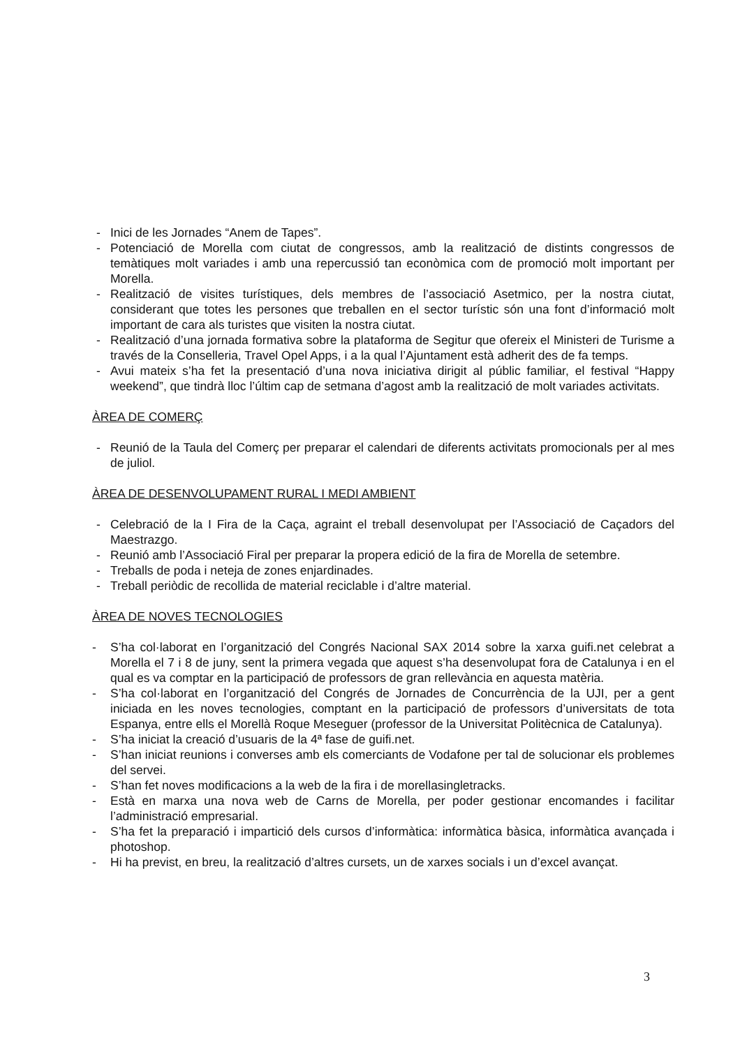- Inici de les Jornades “Anem de Tapes”.
- Potenciació de Morella com ciutat de congressos, amb la realització de distints congressos de temàtiques molt variades i amb una repercussió tan econòmica com de promoció molt important per Morella.
- Realització de visites turístiques, dels membres de l’associació Asetmico, per la nostra ciutat, considerant que totes les persones que treballen en el sector turístic són una font d’informació molt important de cara als turistes que visiten la nostra ciutat.
- Realització d’una jornada formativa sobre la plataforma de Segitur que ofereix el Ministeri de Turisme a través de la Conselleria, Travel Opel Apps, i a la qual l’Ajuntament està adherit des de fa temps.
- Avui mateix s’ha fet la presentació d’una nova iniciativa dirigit al públic familiar, el festival “Happy weekend”, que tindrà lloc l’últim cap de setmana d’agost amb la realització de molt variades activitats.
ÀREA DE COMERÇ
- Reunió de la Taula del Comerç per preparar el calendari de diferents activitats promocionals per al mes de juliol.
ÀREA DE DESENVOLUPAMENT RURAL I MEDI AMBIENT
- Celebració de la I Fira de la Caça, agraint el treball desenvolupat per l’Associació de Caçadors del Maestrazgo.
- Reunió amb l’Associació Firal per preparar la propera edició de la fira de Morella de setembre.
- Treballs de poda i neteja de zones enjardinades.
- Treball periòdic de recollida de material reciclable i d’altre material.
ÀREA DE NOVES TECNOLOGIES
- S’ha col·laborat en l’organització del Congrés Nacional SAX 2014 sobre la xarxa guifi.net celebrat a Morella el 7 i 8 de juny, sent la primera vegada que aquest s’ha desenvolupat fora de Catalunya i en el qual es va comptar en la participació de professors de gran rellevància en aquesta matèria.
- S’ha col·laborat en l’organització del Congrés de Jornades de Concurrència de la UJI, per a gent iniciada en les noves tecnologies, comptant en la participació de professors d’universitats de tota Espanya, entre ells el Morellà Roque Meseguer (professor de la Universitat Politècnica de Catalunya).
- S’ha iniciat la creació d’usuaris de la 4ª fase de guifi.net.
- S’han iniciat reunions i converses amb els comerciants de Vodafone per tal de solucionar els problemes del servei.
- S’han fet noves modificacions a la web de la fira i de morellasingletracks.
- Està en marxa una nova web de Carns de Morella, per poder gestionar encomandes i facilitar l’administració empresarial.
- S’ha fet la preparació i impartició dels cursos d’informàtica: informàtica bàsica, informàtica avançada i photoshop.
- Hi ha previst, en breu, la realització d’altres cursets, un de xarxes socials i un d’excel avançat.
3